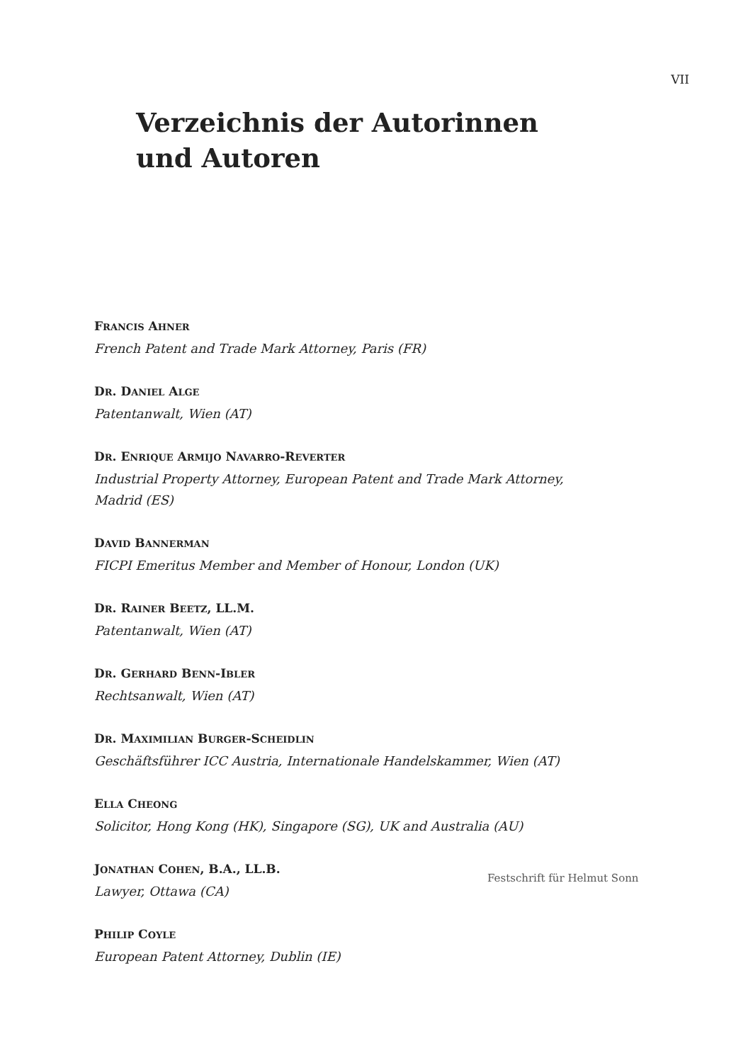VII
Verzeichnis der Autorinnen
und Autoren
FRANCIS AHNER
French Patent and Trade Mark Attorney, Paris (FR)
DR. DANIEL ALGE
Patentanwalt, Wien (AT)
DR. ENRIQUE ARMIJO NAVARRO-REVERTER
Industrial Property Attorney, European Patent and Trade Mark Attorney,
Madrid (ES)
DAVID BANNERMAN
FICPI Emeritus Member and Member of Honour, London (UK)
DR. RAINER BEETZ, LL.M.
Patentanwalt, Wien (AT)
DR. GERHARD BENN-IBLER
Rechtsanwalt, Wien (AT)
DR. MAXIMILIAN BURGER-SCHEIDLIN
Geschäftsführer ICC Austria, Internationale Handelskammer, Wien (AT)
ELLA CHEONG
Solicitor, Hong Kong (HK), Singapore (SG), UK and Australia (AU)
JONATHAN COHEN, B.A., LL.B.
Lawyer, Ottawa (CA)
PHILIP COYLE
European Patent Attorney, Dublin (IE)
Festschrift für Helmut Sonn